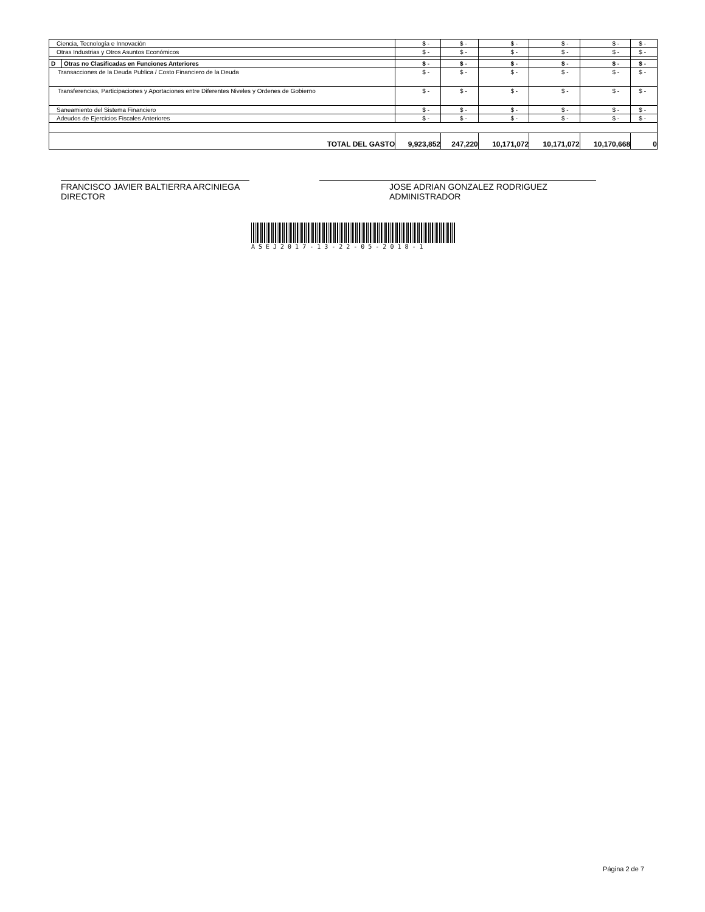| Ciencia, Tecnología e Innovación | | $ - | $ - | $ - | $ - | $ - | $ - |
| Otras Industrias y Otros Asuntos Económicos | | $ - | $ - | $ - | $ - | $ - | $ - |
| D | Otras no Clasificadas en Funciones Anteriores | $ - | $ - | $ - | $ - | $ - | $ - |
| Transacciones de la Deuda Publica / Costo Financiero de la Deuda | | $ - | $ - | $ - | $ - | $ - | $ - |
| Transferencias, Participaciones y Aportaciones entre Diferentes Niveles y Ordenes de Gobierno | | $ - | $ - | $ - | $ - | $ - | $ - |
| Saneamiento del Sistema Financiero | | $ - | $ - | $ - | $ - | $ - | $ - |
| Adeudos de Ejercicios Fiscales Anteriores | | $ - | $ - | $ - | $ - | $ - | $ - |
| TOTAL DEL GASTO | | 9,923,852 | 247,220 | 10,171,072 | 10,171,072 | 10,170,668 | 0 |
FRANCISCO JAVIER BALTIERRA ARCINIEGA
DIRECTOR
JOSE ADRIAN GONZALEZ RODRIGUEZ
ADMINISTRADOR
ASEJ2017-13-22-05-2018-1
Página 2 de 7